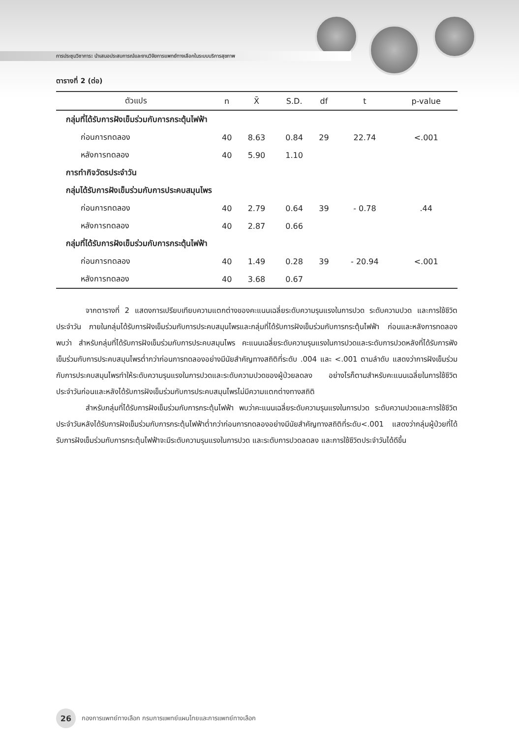การประชุมวิชาการ: นำเสนอประสบการณ์และงานวิจัยการแพทย์ทางเลือกในระบบบริการสุขภาพ
ตารางที่ 2 (ต่อ)
| ตัวแปร | n | X̄ | S.D. | df | t | p-value |
| --- | --- | --- | --- | --- | --- | --- |
| กลุ่มที่ได้รับการฝังเข็มร่วมกับการกระตุ้นไฟฟ้า | | | | | | |
| ก่อนการทดลอง | 40 | 8.63 | 0.84 | 29 | 22.74 | <.001 |
| หลังการทดลอง | 40 | 5.90 | 1.10 | | | |
| การทำกิจวัตรประจำวัน | | | | | | |
| กลุ่มได้รับการฝังเข็มร่วมกับการประคบสมุนไพร | | | | | | |
| ก่อนการทดลอง | 40 | 2.79 | 0.64 | 39 | - 0.78 | .44 |
| หลังการทดลอง | 40 | 2.87 | 0.66 | | | |
| กลุ่มที่ได้รับการฝังเข็มร่วมกับการกระตุ้นไฟฟ้า | | | | | | |
| ก่อนการทดลอง | 40 | 1.49 | 0.28 | 39 | - 20.94 | <.001 |
| หลังการทดลอง | 40 | 3.68 | 0.67 | | | |
จากตารางที่ 2 แสดงการเปรียบเทียบความแตกต่างของคะแนนเฉลี่ยระดับความรุนแรงในการปวด ระดับความปวด และการใช้ชีวิตประจำวัน ภายในกลุ่มได้รับการฝังเข็มร่วมกับการประคบสมุนไพรและกลุ่มที่ได้รับการฝังเข็มร่วมกับการกระตุ้นไฟฟ้า ก่อนและหลังการทดลอง พบว่า สำหรับกลุ่มที่ได้รับการฝังเข็มร่วมกับการประคบสมุนไพร คะแนนเฉลี่ยระดับความรุนแรงในการปวดและระดับการปวดหลังที่ได้รับการฟังเข็มร่วมกับการประคบสมุนไพรต่ำกว่าก่อนการทดลองอย่างมีนัยสำคัญทางสถิติที่ระดับ .004 และ <.001 ตามลำดับ แสดงว่าการฝังเข็มร่วมกับการประคบสมุนไพรทำให้ระดับความรุนแรงในการปวดและระดับความปวดของผู้ป่วยลดลง อย่างไรก็ตามสำหรับคะแนนเฉลี่ยในการใช้ชีวิตประจำวันก่อนและหลังได้รับการฝังเข็มร่วมกับการประคบสมุนไพรไม่มีความแตกต่างทางสถิติ
สำหรับกลุ่มที่ได้รับการฝังเข็มร่วมกับการกระตุ้นไฟฟ้า พบว่าคะแนนเฉลี่ยระดับความรุนแรงในการปวด ระดับความปวดและการใช้ชีวิตประจำวันหลังได้รับการฝังเข็มร่วมกับการกระตุ้นไฟฟ้าต่ำกว่าก่อนการทดลองอย่างมีนัยสำคัญทางสถิติที่ระดับ<.001 แสดงว่ากลุ่มผู้ป่วยที่ได้รับการฝังเข็มร่วมกับการกระตุ้นไฟฟ้าจะมีระดับความรุนแรงในการปวด และระดับการปวดลดลง และการใช้ชีวิตประจำวันได้ดีขึ้น
26
กองการแพทย์ทางเลือก กรมการแพทย์แผนไทยและการแพทย์ทางเลือก